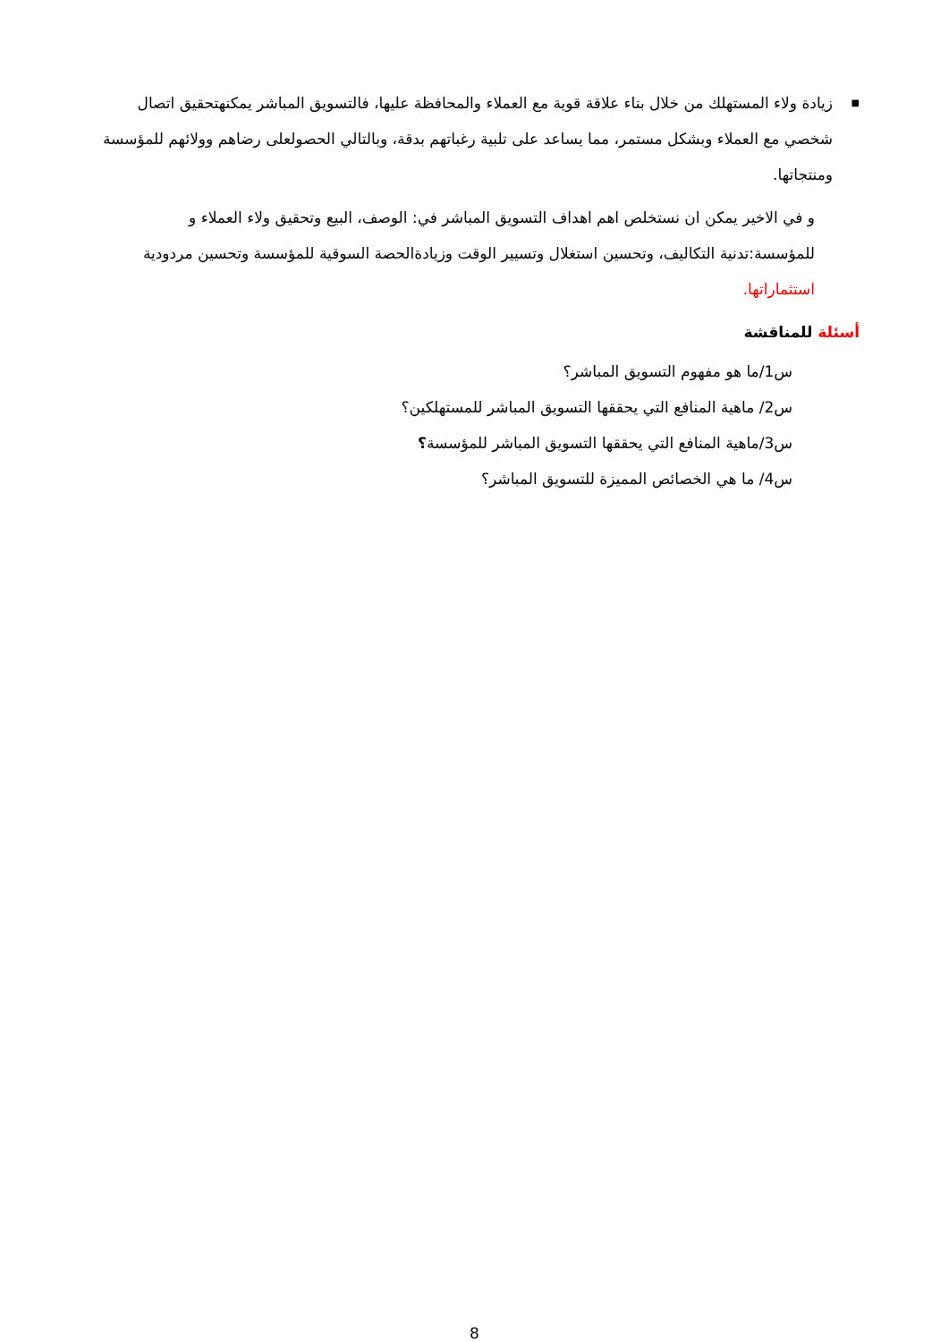■ زيادة ولاء المستهلك من خلال بناء علاقة قوية مع العملاء والمحافظة عليها، فالتسويق المباشر يمكنهتحقيق اتصال شخصي مع العملاء وبشكل مستمر، مما يساعد على تلبية رغباتهم بدقة، وبالتالي الحصولعلى رضاهم وولائهم للمؤسسة ومنتجاتها.
و في الاخير يمكن ان نستخلص اهم اهداف التسويق المباشر في: الوصف، البيع وتحقيق ولاء العملاء و للمؤسسة:تدنية التكاليف، وتحسين استغلال وتسيير الوقت وزيادةالحصة السوقية للمؤسسة وتحسين مردودية استثماراتها.
أسئلة للمناقشة
س1/ما هو مفهوم التسويق المباشر؟
س2/ ماهية المنافع التي يحققها التسويق المباشر للمستهلكين؟
س3/ماهية المنافع التي يحققها التسويق المباشر للمؤسسة؟
س4/ ما هي الخصائص المميزة للتسويق المباشر؟
8